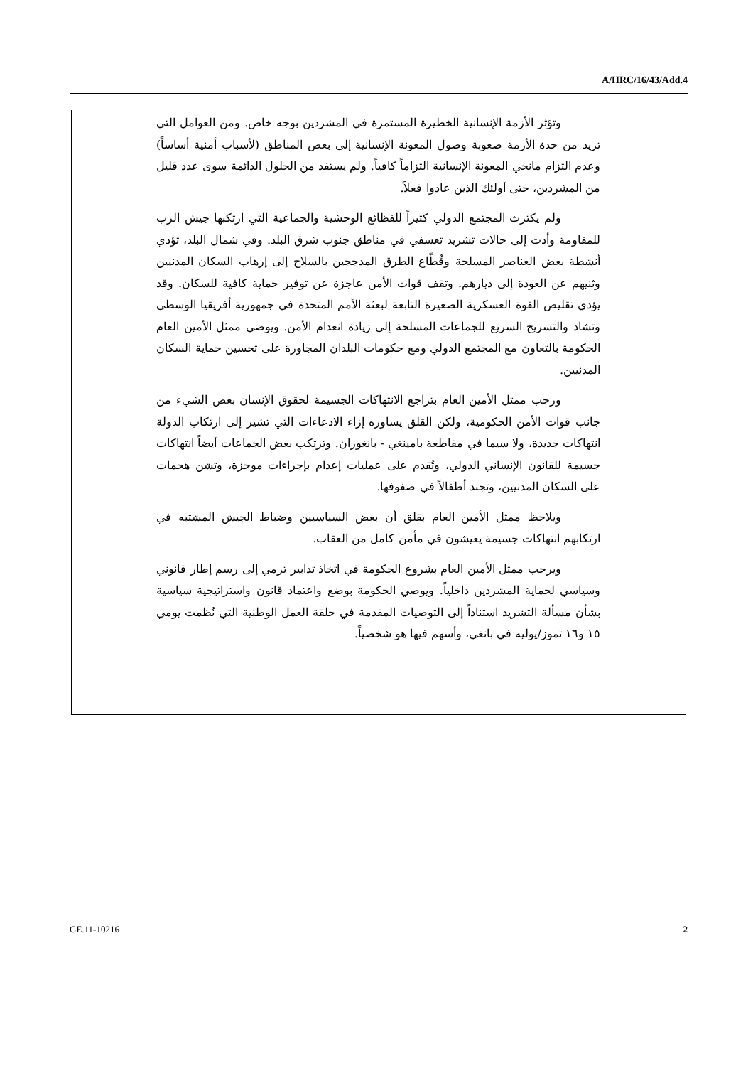A/HRC/16/43/Add.4
وتؤثر الأزمة الإنسانية الخطيرة المستمرة في المشردين بوجه خاص. ومن العوامل التي تزيد من حدة الأزمة صعوبة وصول المعونة الإنسانية إلى بعض المناطق (لأسباب أمنية أساساً) وعدم التزام مانحي المعونة الإنسانية التزاماً كافياً. ولم يستفد من الحلول الدائمة سوى عدد قليل من المشردين، حتى أولئك الذين عادوا فعلاً.
ولم يكترث المجتمع الدولي كثيراً للفظائع الوحشية والجماعية التي ارتكبها جيش الرب للمقاومة وأدت إلى حالات تشريد تعسفي في مناطق جنوب شرق البلد. وفي شمال البلد، تؤدي أنشطة بعض العناصر المسلحة وقُطّاع الطرق المدججين بالسلاح إلى إرهاب السكان المدنيين وثنيهم عن العودة إلى ديارهم. وتقف قوات الأمن عاجزة عن توفير حماية كافية للسكان. وقد يؤدي تقليص القوة العسكرية الصغيرة التابعة لبعثة الأمم المتحدة في جمهورية أفريقيا الوسطى وتشاد والتسريح السريع للجماعات المسلحة إلى زيادة انعدام الأمن. ويوصي ممثل الأمين العام الحكومة بالتعاون مع المجتمع الدولي ومع حكومات البلدان المجاورة على تحسين حماية السكان المدنيين.
ورحب ممثل الأمين العام بتراجع الانتهاكات الجسيمة لحقوق الإنسان بعض الشيء من جانب قوات الأمن الحكومية، ولكن القلق يساوره إزاء الادعاءات التي تشير إلى ارتكاب الدولة انتهاكات جديدة، ولا سيما في مقاطعة بامينغي - بانغوران. وترتكب بعض الجماعات أيضاً انتهاكات جسيمة للقانون الإنساني الدولي، وتُقدم على عمليات إعدام بإجراءات موجزة، وتشن هجمات على السكان المدنيين، وتجند أطفالاً في صفوفها.
ويلاحظ ممثل الأمين العام بقلق أن بعض السياسيين وضباط الجيش المشتبه في ارتكابهم انتهاكات جسيمة يعيشون في مأمن كامل من العقاب.
ويرحب ممثل الأمين العام بشروع الحكومة في اتخاذ تدابير ترمي إلى رسم إطار قانوني وسياسي لحماية المشردين داخلياً. ويوصي الحكومة بوضع واعتماد قانون واستراتيجية سياسية بشأن مسألة التشريد استناداً إلى التوصيات المقدمة في حلقة العمل الوطنية التي نُظمت يومي ١٥ و١٦ تموز/يوليه في بانغي، وأسهم فيها هو شخصياً.
GE.11-10216 2